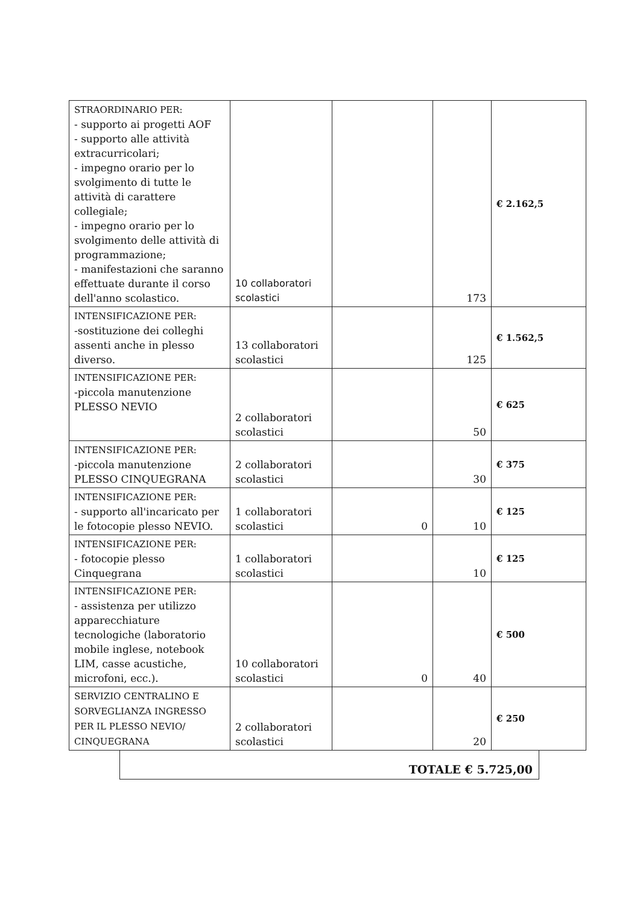| STRAORDINARIO PER: - supporto ai progetti AOF - supporto alle attività extracurricolari; - impegno orario per lo svolgimento di tutte le attività di carattere collegiale; - impegno orario per lo svolgimento delle attività di programmazione; - manifestazioni che saranno effettuate durante il corso dell'anno scolastico. | 10 collaboratori scolastici | | 173 | € 2.162,5 |
| INTENSIFICAZIONE PER: -sostituzione dei colleghi assenti anche in plesso diverso. | 13 collaboratori scolastici | | 125 | € 1.562,5 |
| INTENSIFICAZIONE PER: -piccola manutenzione PLESSO NEVIO | 2 collaboratori scolastici | | 50 | € 625 |
| INTENSIFICAZIONE PER: -piccola manutenzione PLESSO CINQUEGRANA | 2 collaboratori scolastici | | 30 | € 375 |
| INTENSIFICAZIONE PER: - supporto all'incaricato per le fotocopie plesso NEVIO. | 1 collaboratori scolastici | 0 | 10 | € 125 |
| INTENSIFICAZIONE PER: - fotocopie plesso Cinquegrana | 1 collaboratori scolastici | | 10 | € 125 |
| INTENSIFICAZIONE PER: - assistenza per utilizzo apparecchiature tecnologiche (laboratorio mobile inglese, notebook LIM, casse acustiche, microfoni, ecc.). | 10 collaboratori scolastici | 0 | 40 | € 500 |
| SERVIZIO CENTRALINO E SORVEGLIANZA INGRESSO PER IL PLESSO NEVIO/ CINQUEGRANA | 2 collaboratori scolastici | | 20 | € 250 |
TOTALE € 5.725,00